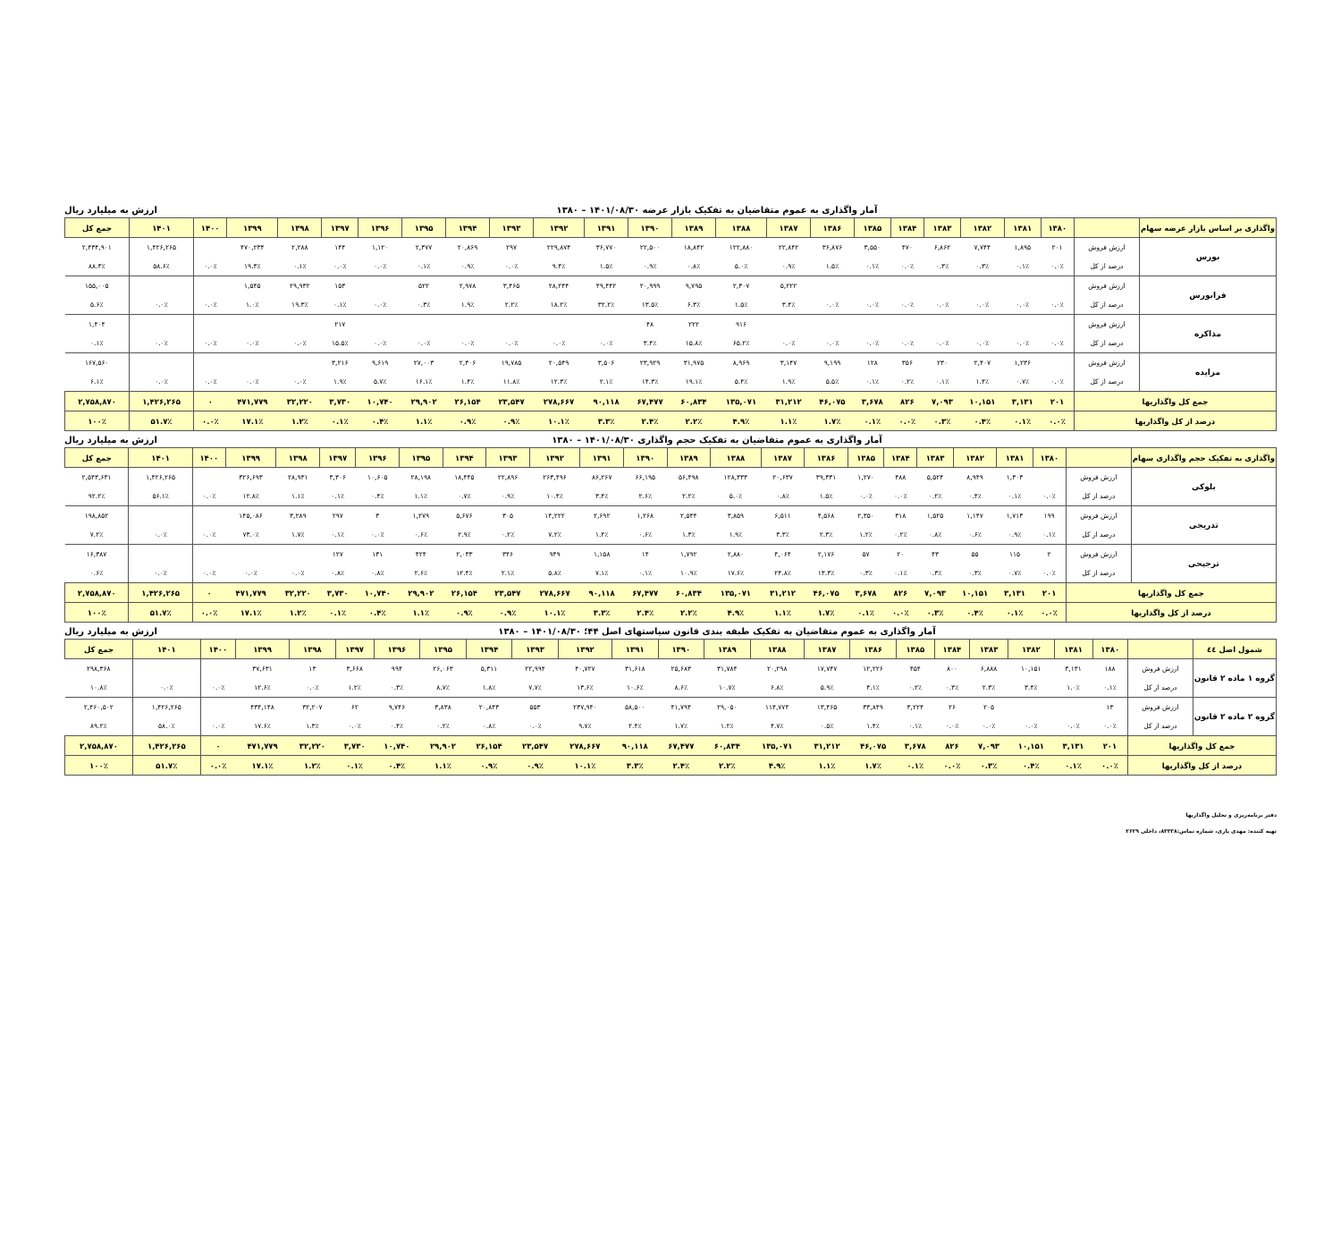آمار واگذاری به عموم متقاضیان به تفکیک بازار عرضه ۱۴۰۱/۰۸/۳۰ – ۱۳۸۰ ارزش به میلیارد ریال
| واگذاری بر اساس بازار عرضه سهام | | ۱۳۸۰ | ۱۳۸۱ | ۱۳۸۲ | ۱۳۸۳ | ۱۳۸۴ | ۱۳۸۵ | ۱۳۸۶ | ۱۳۸۷ | ۱۳۸۸ | ۱۳۸۹ | ۱۳۹۰ | ۱۳۹۱ | ۱۳۹۲ | ۱۳۹۳ | ۱۳۹۴ | ۱۳۹۵ | ۱۳۹۶ | ۱۳۹۷ | ۱۳۹۸ | ۱۳۹۹ | ۱۴۰۰ | ۱۴۰۱ | جمع کل |
| --- | --- | --- | --- | --- | --- | --- | --- | --- | --- | --- | --- | --- | --- | --- | --- | --- | --- | --- | --- | --- | --- | --- | --- | --- |
| بورس | ارزش فروش | ۲۰۱ | ۱,۸۹۵ | ۷,۷۴۴ | ۶,۸۶۲ | ۴۷۰ | ۳,۵۵۰ | ۳۶,۸۷۶ | ۲۲,۸۴۲ | ۱۲۲,۸۸۰ | ۱۸,۸۴۲ | ۲۲,۵۰۰ | ۳۶,۷۷۰ | ۲۲۹,۸۷۴ | ۲۹۷ | ۲۰,۸۶۹ | ۲,۳۷۷ | ۱,۱۲۰ | ۱۴۴ | ۲,۲۸۸ | ۴۷۰,۲۳۴ | | ۱,۴۲۶,۲۶۵ | ۲,۴۳۴,۹۰۱ |
| | درصد از کل | ۰.۰٪ | ۰.۱٪ | ۰.۳٪ | ۰.۳٪ | ۰.۰٪ | ۰.۱٪ | ۱.۵٪ | ۰.۹٪ | ۵.۰٪ | ۰.۸٪ | ۰.۹٪ | ۱.۵٪ | ۹.۴٪ | ۰.۰٪ | ۰.۹٪ | ۰.۱٪ | ۰.۰٪ | ۰.۰٪ | ۰.۱٪ | ۱۹.۳٪ | ۰.۰٪ | ۵۸.۶٪ | ۸۸.۳٪ |
| فرابورس | ارزش فروش | | | | | | | | ۵,۲۲۲ | ۲,۳۰۷ | ۹,۷۹۵ | ۲۰,۹۹۹ | ۴۹,۴۴۲ | ۲۸,۲۴۴ | ۳,۴۶۵ | ۲,۹۷۸ | ۵۲۲ | | ۱۵۳ | ۲۹,۹۳۲ | ۱,۵۴۵ | | | ۱۵۵,۰۰۵ |
| | درصد از کل | ۰.۰٪ | ۰.۰٪ | ۰.۰٪ | ۰.۰٪ | ۰.۰٪ | ۰.۰٪ | ۰.۰٪ | ۳.۴٪ | ۱.۵٪ | ۶.۳٪ | ۱۳.۵٪ | ۳۲.۲٪ | ۱۸.۲٪ | ۲.۲٪ | ۱.۹٪ | ۰.۳٪ | ۰.۰٪ | ۰.۱٪ | ۱۹.۳٪ | ۱.۰٪ | ۰.۰٪ | ۰.۰٪ | ۵.۶٪ |
| مذاکره | ارزش فروش | | | | | | | | | ۹۱۶ | ۲۲۲ | ۴۸ | | | | | | | ۲۱۷ | | | | | ۱,۴۰۴ |
| | درصد از کل | ۰.۰٪ | ۰.۰٪ | ۰.۰٪ | ۰.۰٪ | ۰.۰٪ | ۰.۰٪ | ۰.۰٪ | ۰.۰٪ | ۶۵.۲٪ | ۱۵.۸٪ | ۳.۴٪ | ۰.۰٪ | ۰.۰٪ | ۰.۰٪ | ۰.۰٪ | ۰.۰٪ | ۰.۰٪ | ۱۵.۵٪ | ۰.۰٪ | ۰.۰٪ | ۰.۰٪ | ۰.۰٪ | ۰.۱٪ |
| مزایده | ارزش فروش | | ۱,۲۳۶ | ۲,۴۰۷ | ۲۳۰ | ۳۵۶ | ۱۲۸ | ۹,۱۹۹ | ۳,۱۴۷ | ۸,۹۶۹ | ۳۱,۹۷۵ | ۲۳,۹۲۹ | ۳,۵۰۶ | ۲۰,۵۴۹ | ۱۹,۷۸۵ | ۲,۳۰۶ | ۲۷,۰۰۳ | ۹,۶۱۹ | ۳,۲۱۶ | | | | | ۱۶۷,۵۶۰ |
| | درصد از کل | ۰.۰٪ | ۰.۷٪ | ۱.۴٪ | ۰.۱٪ | ۰.۲٪ | ۰.۱٪ | ۵.۵٪ | ۱.۹٪ | ۵.۴٪ | ۱۹.۱٪ | ۱۴.۳٪ | ۲.۱٪ | ۱۲.۳٪ | ۱۱.۸٪ | ۱.۴٪ | ۱۶.۱٪ | ۵.۷٪ | ۱.۹٪ | ۰.۰٪ | ۰.۰٪ | ۰.۰٪ | ۰.۰٪ | ۶.۱٪ |
| جمع کل واگذاریها | | ۲۰۱ | ۳,۱۳۱ | ۱۰,۱۵۱ | ۷,۰۹۳ | ۸۲۶ | ۳,۶۷۸ | ۴۶,۰۷۵ | ۳۱,۲۱۲ | ۱۳۵,۰۷۱ | ۶۰,۸۳۴ | ۶۷,۴۷۷ | ۹۰,۱۱۸ | ۲۷۸,۶۶۷ | ۲۳,۵۴۷ | ۲۶,۱۵۴ | ۲۹,۹۰۲ | ۱۰,۷۴۰ | ۳,۷۳۰ | ۳۲,۲۲۰ | ۴۷۱,۷۷۹ | ۰ | ۱,۴۲۶,۲۶۵ | ۲,۷۵۸,۸۷۰ |
| درصد از کل واگذاریها | | ۰.۰٪ | ۰.۱٪ | ۰.۴٪ | ۰.۳٪ | ۰.۰٪ | ۰.۱٪ | ۱.۷٪ | ۱.۱٪ | ۴.۹٪ | ۲.۲٪ | ۲.۴٪ | ۳.۳٪ | ۱۰.۱٪ | ۰.۹٪ | ۰.۹٪ | ۱.۱٪ | ۰.۴٪ | ۰.۱٪ | ۱.۲٪ | ۱۷.۱٪ | ۰.۰٪ | ۵۱.۷٪ | ۱۰۰٪ |
آمار واگذاری به عموم متقاضیان به تفکیک حجم واگذاری ۱۴۰۱/۰۸/۳۰ – ۱۳۸۰ ارزش به میلیارد ریال
| واگذاری به تفکیک حجم واگذاری سهام | | ۱۳۸۰ | ۱۳۸۱ | ۱۳۸۲ | ۱۳۸۳ | ۱۳۸۴ | ۱۳۸۵ | ۱۳۸۶ | ۱۳۸۷ | ۱۳۸۸ | ۱۳۸۹ | ۱۳۹۰ | ۱۳۹۱ | ۱۳۹۲ | ۱۳۹۳ | ۱۳۹۴ | ۱۳۹۵ | ۱۳۹۶ | ۱۳۹۷ | ۱۳۹۸ | ۱۳۹۹ | ۱۴۰۰ | ۱۴۰۱ | جمع کل |
| --- | --- | --- | --- | --- | --- | --- | --- | --- | --- | --- | --- | --- | --- | --- | --- | --- | --- | --- | --- | --- | --- | --- | --- | --- |
| بلوکی | ارزش فروش | | ۱,۳۰۳ | ۸,۹۴۹ | ۵,۵۲۴ | ۴۸۸ | ۱,۲۷۰ | ۳۹,۳۳۱ | ۲۰,۶۳۷ | ۱۲۸,۳۳۳ | ۵۶,۴۹۸ | ۶۶,۱۹۵ | ۸۶,۲۶۷ | ۲۶۳,۴۹۶ | ۲۲,۸۹۶ | ۱۸,۴۴۵ | ۲۸,۱۹۸ | ۱۰,۶۰۵ | ۳,۳۰۶ | ۲۸,۹۳۱ | ۳۲۶,۶۹۳ | | ۱,۴۲۶,۲۶۵ | ۲,۵۴۳,۶۳۱ |
| | درصد از کل | ۰.۰٪ | ۰.۱٪ | ۰.۴٪ | ۰.۲٪ | ۰.۰٪ | ۰.۰٪ | ۱.۵٪ | ۰.۸٪ | ۵.۰٪ | ۲.۲٪ | ۲.۶٪ | ۳.۴٪ | ۱۰.۴٪ | ۰.۹٪ | ۰.۷٪ | ۱.۱٪ | ۰.۴٪ | ۰.۱٪ | ۱.۱٪ | ۱۲.۸٪ | ۰.۰٪ | ۵۶.۱٪ | ۹۲.۲٪ |
| تدریجی | ارزش فروش | ۱۹۹ | ۱,۷۱۳ | ۱,۱۴۷ | ۱,۵۲۵ | ۳۱۸ | ۲,۳۵۰ | ۴,۵۶۸ | ۶,۵۱۱ | ۳,۸۵۹ | ۲,۵۴۴ | ۱,۲۶۸ | ۲,۶۹۲ | ۱۴,۲۲۲ | ۳۰۵ | ۵,۶۷۶ | ۱,۲۷۹ | ۳ | ۲۹۷ | ۳,۲۸۹ | ۱۴۵,۰۸۶ | | | ۱۹۸,۸۵۲ |
| | درصد از کل | ۰.۱٪ | ۰.۹٪ | ۰.۶٪ | ۰.۸٪ | ۰.۲٪ | ۱.۲٪ | ۲.۳٪ | ۳.۳٪ | ۱.۹٪ | ۱.۳٪ | ۰.۶٪ | ۱.۴٪ | ۷.۲٪ | ۰.۲٪ | ۲.۹٪ | ۰.۶٪ | ۰.۰٪ | ۰.۱٪ | ۱.۷٪ | ۷۳.۰٪ | ۰.۰٪ | ۰.۰٪ | ۷.۲٪ |
| ترجیحی | ارزش فروش | ۲ | ۱۱۵ | ۵۵ | ۴۳ | ۲۰ | ۵۷ | ۲,۱۷۶ | ۴,۰۶۴ | ۲,۸۸۰ | ۱,۷۹۲ | ۱۴ | ۱,۱۵۸ | ۹۴۹ | ۳۴۶ | ۲,۰۳۳ | ۴۲۴ | ۱۳۱ | ۱۲۷ | | | | | ۱۶,۳۸۷ |
| | درصد از کل | ۰.۰٪ | ۰.۷٪ | ۰.۳٪ | ۰.۳٪ | ۰.۱٪ | ۰.۳٪ | ۱۳.۳٪ | ۲۴.۸٪ | ۱۷.۶٪ | ۱۰.۹٪ | ۰.۱٪ | ۷.۱٪ | ۵.۸٪ | ۲.۱٪ | ۱۲.۴٪ | ۲.۶٪ | ۰.۸٪ | ۰.۸٪ | ۰.۰٪ | ۰.۰٪ | ۰.۰٪ | ۰.۰٪ | ۰.۶٪ |
| جمع کل واگذاریها | | ۲۰۱ | ۳,۱۳۱ | ۱۰,۱۵۱ | ۷,۰۹۳ | ۸۲۶ | ۳,۶۷۸ | ۴۶,۰۷۵ | ۳۱,۲۱۲ | ۱۳۵,۰۷۱ | ۶۰,۸۳۴ | ۶۷,۴۷۷ | ۹۰,۱۱۸ | ۲۷۸,۶۶۷ | ۲۳,۵۴۷ | ۲۶,۱۵۴ | ۲۹,۹۰۲ | ۱۰,۷۴۰ | ۳,۷۳۰ | ۳۲,۲۲۰ | ۴۷۱,۷۷۹ | ۰ | ۱,۴۲۶,۲۶۵ | ۲,۷۵۸,۸۷۰ |
| درصد از کل واگذاریها | | ۰.۰٪ | ۰.۱٪ | ۰.۴٪ | ۰.۳٪ | ۰.۰٪ | ۰.۱٪ | ۱.۷٪ | ۱.۱٪ | ۴.۹٪ | ۲.۲٪ | ۲.۴٪ | ۳.۳٪ | ۱۰.۱٪ | ۰.۹٪ | ۰.۹٪ | ۱.۱٪ | ۰.۴٪ | ۰.۱٪ | ۱.۲٪ | ۱۷.۱٪ | ۰.۰٪ | ۵۱.۷٪ | ۱۰۰٪ |
آمار واگذاری به عموم متقاضیان به تفکیک طبقه بندی قانون سیاستهای اصل ۴۴؛ ۱۴۰۱/۰۸/۳۰ – ۱۳۸۰ ارزش به میلیارد ریال
| شمول اصل ٤٤ | | ۱۳۸۰ | ۱۳۸۱ | ۱۳۸۲ | ۱۳۸۳ | ۱۳۸۴ | ۱۳۸۵ | ۱۳۸۶ | ۱۳۸۷ | ۱۳۸۸ | ۱۳۸۹ | ۱۳۹۰ | ۱۳۹۱ | ۱۳۹۲ | ۱۳۹۳ | ۱۳۹۴ | ۱۳۹۵ | ۱۳۹۶ | ۱۳۹۷ | ۱۳۹۸ | ۱۳۹۹ | ۱۴۰۰ | ۱۴۰۱ | جمع کل |
| --- | --- | --- | --- | --- | --- | --- | --- | --- | --- | --- | --- | --- | --- | --- | --- | --- | --- | --- | --- | --- | --- | --- | --- | --- |
| گروه ۱ ماده ۲ قانون | ارزش فروش | ۱۸۸ | ۳,۱۳۱ | ۱۰,۱۵۱ | ۶,۸۸۸ | ۸۰۰ | ۴۵۴ | ۱۲,۲۲۶ | ۱۷,۷۴۷ | ۲۰,۲۹۸ | ۳۱,۷۸۴ | ۲۵,۶۸۳ | ۳۱,۶۱۸ | ۴۰,۷۲۷ | ۲۲,۹۹۴ | ۵,۳۱۱ | ۲۶,۰۶۳ | ۹۹۴ | ۳,۶۶۸ | ۱۳ | ۳۷,۶۳۱ | | | ۲۹۸,۳۶۸ |
| | درصد از کل | ۰.۱٪ | ۱.۰٪ | ۳.۴٪ | ۲.۳٪ | ۰.۳٪ | ۰.۲٪ | ۴.۱٪ | ۵.۹٪ | ۶.۸٪ | ۱۰.۷٪ | ۸.۶٪ | ۱۰.۶٪ | ۱۳.۶٪ | ۷.۷٪ | ۱.۸٪ | ۸.۷٪ | ۰.۳٪ | ۱.۲٪ | ۰.۰٪ | ۱۲.۶٪ | ۰.۰٪ | ۰.۰٪ | ۱۰.۸٪ |
| گروه ۲ ماده ۲ قانون | ارزش فروش | ۱۳ | | | ۲۰۵ | ۲۶ | ۳,۲۲۴ | ۳۳,۸۴۹ | ۱۳,۴۶۵ | ۱۱۴,۷۷۴ | ۲۹,۰۵۰ | ۴۱,۷۹۴ | ۵۸,۵۰۰ | ۲۳۷,۹۴۰ | ۵۵۳ | ۲۰,۸۴۳ | ۳,۸۳۸ | ۹,۷۴۶ | ۶۲ | ۳۲,۲۰۷ | ۴۳۴,۱۴۸ | | ۱,۴۲۶,۲۶۵ | ۲,۴۶۰,۵۰۲ |
| | درصد از کل | ۰.۰٪ | ۰.۰٪ | ۰.۰٪ | ۰.۰٪ | ۰.۰٪ | ۰.۱٪ | ۱.۴٪ | ۰.۵٪ | ۴.۷٪ | ۱.۲٪ | ۱.۷٪ | ۲.۴٪ | ۹.۷٪ | ۰.۰٪ | ۰.۸٪ | ۰.۲٪ | ۰.۴٪ | ۰.۰٪ | ۱.۳٪ | ۱۷.۶٪ | ۰.۰٪ | ۵۸.۰٪ | ۸۹.۲٪ |
| جمع کل واگذاریها | | ۲۰۱ | ۳,۱۳۱ | ۱۰,۱۵۱ | ۷,۰۹۳ | ۸۲۶ | ۳,۶۷۸ | ۴۶,۰۷۵ | ۳۱,۲۱۲ | ۱۳۵,۰۷۱ | ۶۰,۸۳۴ | ۶۷,۴۷۷ | ۹۰,۱۱۸ | ۲۷۸,۶۶۷ | ۲۳,۵۴۷ | ۲۶,۱۵۴ | ۲۹,۹۰۲ | ۱۰,۷۴۰ | ۳,۷۳۰ | ۳۲,۲۲۰ | ۴۷۱,۷۷۹ | ۰ | ۱,۴۲۶,۲۶۵ | ۲,۷۵۸,۸۷۰ |
| درصد از کل واگذاریها | | ۰.۰٪ | ۰.۱٪ | ۰.۴٪ | ۰.۳٪ | ۰.۰٪ | ۰.۱٪ | ۱.۷٪ | ۱.۱٪ | ۴.۹٪ | ۲.۲٪ | ۲.۴٪ | ۳.۳٪ | ۱۰.۱٪ | ۰.۹٪ | ۰.۹٪ | ۱.۱٪ | ۰.۴٪ | ۰.۱٪ | ۱.۲٪ | ۱۷.۱٪ | ۰.۰٪ | ۵۱.۷٪ | ۱۰۰٪ |
دفتر برنامه‌ریزی و تحلیل واگذاریها
تهیه کننده: مهدی یاری، شماره تماس:۸۳۳۳۸، داخلی ۲۶۲۹